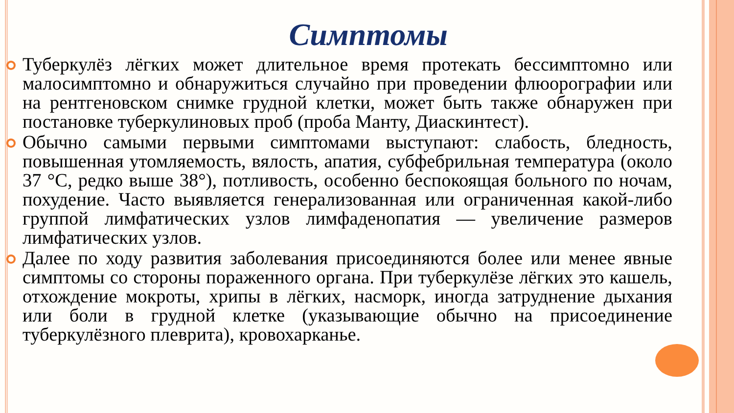Симптомы
Туберкулёз лёгких может длительное время протекать бессимптомно или малосимптомно и обнаружиться случайно при проведении флюорографии или на рентгеновском снимке грудной клетки, может быть также обнаружен при постановке туберкулиновых проб (проба Манту, Диаскинтест).
Обычно самыми первыми симптомами выступают: слабость, бледность, повышенная утомляемость, вялость, апатия, субфебрильная температура (около 37 °C, редко выше 38°), потливость, особенно беспокоящая больного по ночам, похудение. Часто выявляется генерализованная или ограниченная какой-либо группой лимфатических узлов лимфаденопатия — увеличение размеров лимфатических узлов.
Далее по ходу развития заболевания присоединяются более или менее явные симптомы со стороны пораженного органа. При туберкулёзе лёгких это кашель, отхождение мокроты, хрипы в лёгких, насморк, иногда затруднение дыхания или боли в грудной клетке (указывающие обычно на присоединение туберкулёзного плеврита), кровохарканье.